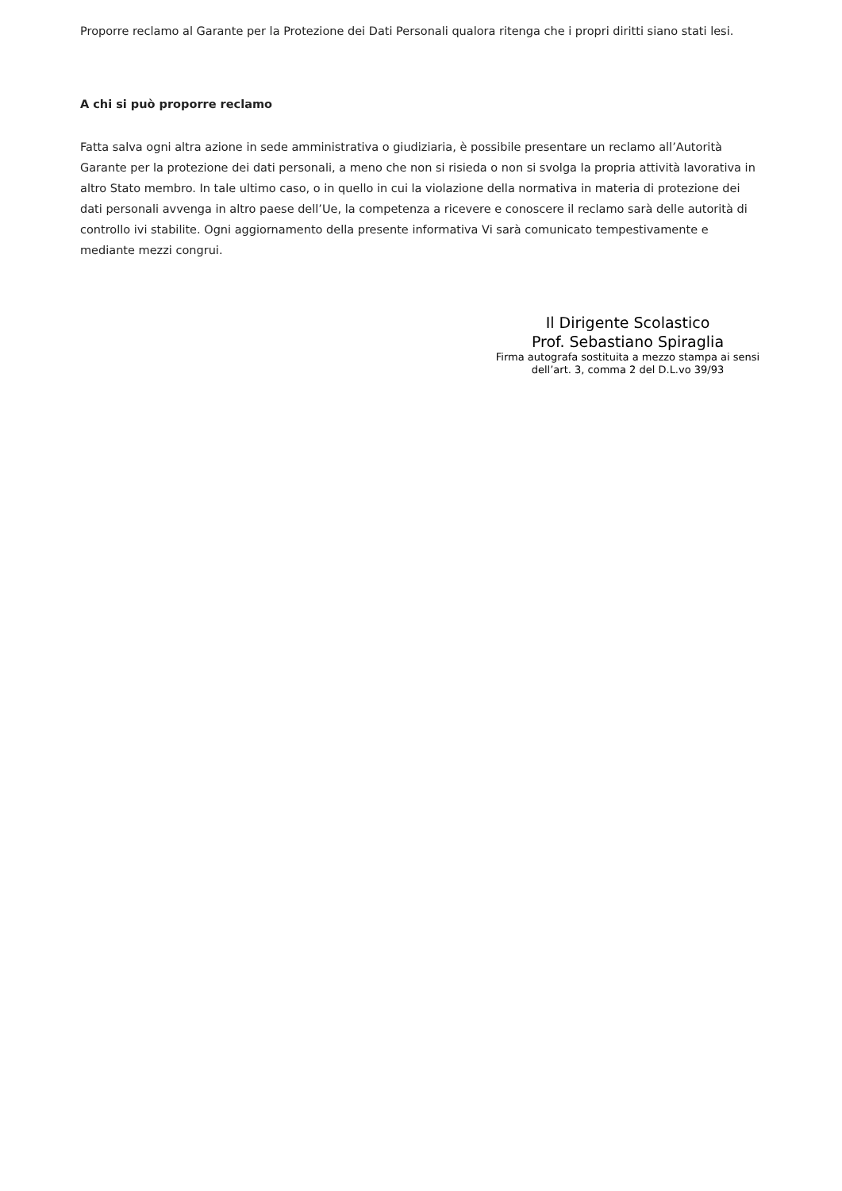Proporre reclamo al Garante per la Protezione dei Dati Personali qualora ritenga che i propri diritti siano stati lesi.
A chi si può proporre reclamo
Fatta salva ogni altra azione in sede amministrativa o giudiziaria, è possibile presentare un reclamo all’Autorità Garante per la protezione dei dati personali, a meno che non si risieda o non si svolga la propria attività lavorativa in altro Stato membro. In tale ultimo caso, o in quello in cui la violazione della normativa in materia di protezione dei dati personali avvenga in altro paese dell’Ue, la competenza a ricevere e conoscere il reclamo sarà delle autorità di controllo ivi stabilite. Ogni aggiornamento della presente informativa Vi sarà comunicato tempestivamente e mediante mezzi congrui.
Il Dirigente Scolastico
Prof. Sebastiano Spiraglia
Firma autografa sostituita a mezzo stampa ai sensi
dell’art. 3, comma 2 del D.L.vo 39/93